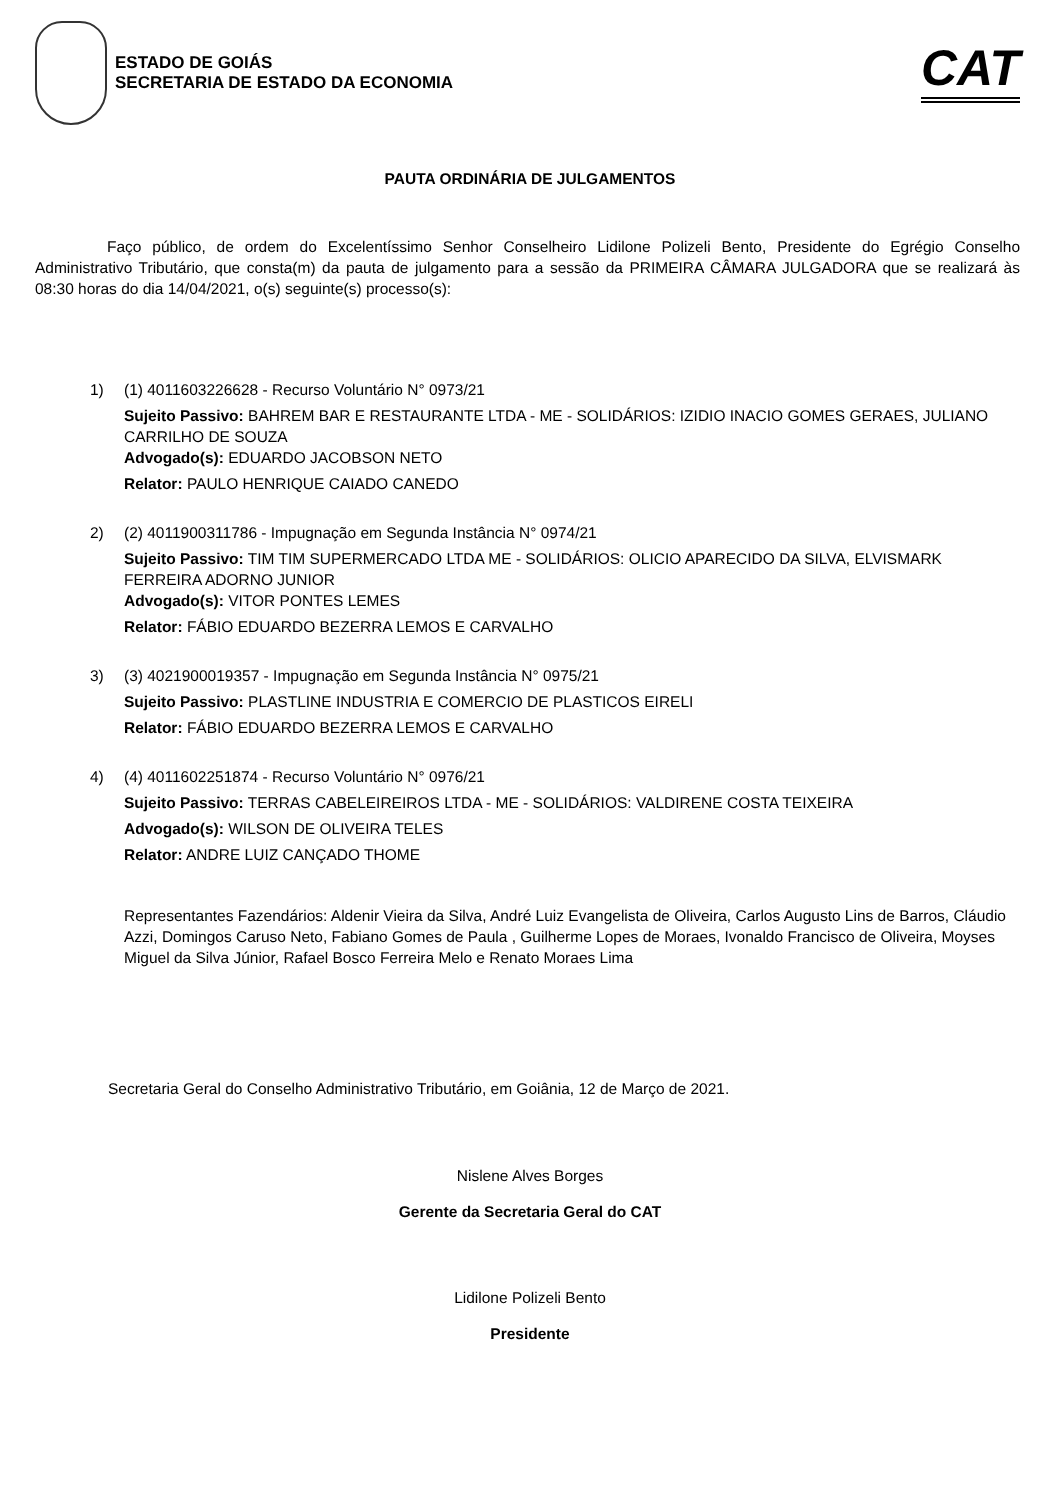ESTADO DE GOIÁS
SECRETARIA DE ESTADO DA ECONOMIA
CAT
PAUTA ORDINÁRIA DE JULGAMENTOS
Faço público, de ordem do Excelentíssimo Senhor Conselheiro Lidilone Polizeli Bento, Presidente do Egrégio Conselho Administrativo Tributário, que consta(m) da pauta de julgamento para a sessão da PRIMEIRA CÂMARA JULGADORA que se realizará às 08:30 horas do dia 14/04/2021, o(s) seguinte(s) processo(s):
1) (1) 4011603226628 - Recurso Voluntário N° 0973/21
Sujeito Passivo: BAHREM BAR E RESTAURANTE LTDA - ME - SOLIDÁRIOS: IZIDIO INACIO GOMES GERAES, JULIANO CARRILHO DE SOUZA
Advogado(s): EDUARDO JACOBSON NETO
Relator: PAULO HENRIQUE CAIADO CANEDO
2) (2) 4011900311786 - Impugnação em Segunda Instância N° 0974/21
Sujeito Passivo: TIM TIM SUPERMERCADO LTDA ME - SOLIDÁRIOS: OLICIO APARECIDO DA SILVA, ELVISMARK FERREIRA ADORNO JUNIOR
Advogado(s): VITOR PONTES LEMES
Relator: FÁBIO EDUARDO BEZERRA LEMOS E CARVALHO
3) (3) 4021900019357 - Impugnação em Segunda Instância N° 0975/21
Sujeito Passivo: PLASTLINE INDUSTRIA E COMERCIO DE PLASTICOS EIRELI
Relator: FÁBIO EDUARDO BEZERRA LEMOS E CARVALHO
4) (4) 4011602251874 - Recurso Voluntário N° 0976/21
Sujeito Passivo: TERRAS CABELEIREIROS LTDA - ME - SOLIDÁRIOS: VALDIRENE COSTA TEIXEIRA
Advogado(s): WILSON DE OLIVEIRA TELES
Relator: ANDRE LUIZ CANÇADO THOME
Representantes Fazendários: Aldenir Vieira da Silva, André Luiz Evangelista de Oliveira, Carlos Augusto Lins de Barros, Cláudio Azzi, Domingos Caruso Neto, Fabiano Gomes de Paula , Guilherme Lopes de Moraes, Ivonaldo Francisco de Oliveira, Moyses Miguel da Silva Júnior, Rafael Bosco Ferreira Melo e Renato Moraes Lima
Secretaria Geral do Conselho Administrativo Tributário, em Goiânia, 12 de Março de 2021.
Nislene Alves Borges
Gerente da Secretaria Geral do CAT
Lidilone Polizeli Bento
Presidente